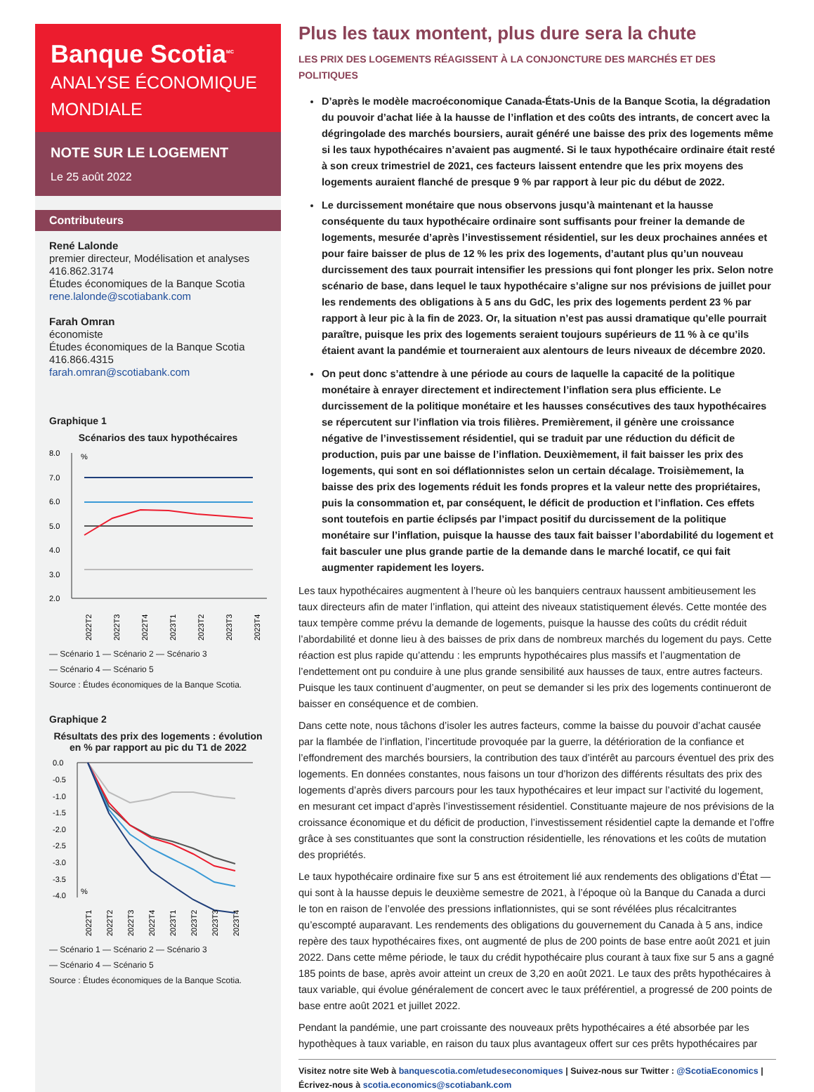Banque Scotia<sup>MC</sup>
ANALYSE ÉCONOMIQUE MONDIALE
NOTE SUR LE LOGEMENT
Le 25 août 2022
Contributeurs
René Lalonde
premier directeur, Modélisation et analyses
416.862.3174
Études économiques de la Banque Scotia
rene.lalonde@scotiabank.com
Farah Omran
économiste
Études économiques de la Banque Scotia
416.866.4315
farah.omran@scotiabank.com
Graphique 1
Scénarios des taux hypothécaires
8.0
7.0
6.0
5.0
4.0
3.0
2.0
%
2022T2
2022T3
2022T4
2023T1
2023T2
2023T3
2023T4
— Scénario 1 — Scénario 2 — Scénario 3
— Scénario 4 — Scénario 5
Source : Études économiques de la Banque Scotia.
Graphique 2
Résultats des prix des logements : évolution en % par rapport au pic du T1 de 2022
0.0
-0.5
-1.0
-1.5
-2.0
-2.5
-3.0
-3.5
-4.0
%
2022T1
2022T2
2022T3
2022T4
2023T1
2023T2
2023T3
2023T4
— Scénario 1 — Scénario 2 — Scénario 3
— Scénario 4 — Scénario 5
Source : Études économiques de la Banque Scotia.
Plus les taux montent, plus dure sera la chute
LES PRIX DES LOGEMENTS RÉAGISSENT À LA CONJONCTURE DES MARCHÉS ET DES POLITIQUES
D’après le modèle macroéconomique Canada-États-Unis de la Banque Scotia, la dégradation du pouvoir d’achat liée à la hausse de l’inflation et des coûts des intrants, de concert avec la dégringolade des marchés boursiers, aurait généré une baisse des prix des logements même si les taux hypothécaires n’avaient pas augmenté. Si le taux hypothécaire ordinaire était resté à son creux trimestriel de 2021, ces facteurs laissent entendre que les prix moyens des logements auraient flanché de presque 9 % par rapport à leur pic du début de 2022.
Le durcissement monétaire que nous observons jusqu’à maintenant et la hausse conséquente du taux hypothécaire ordinaire sont suffisants pour freiner la demande de logements, mesurée d’après l’investissement résidentiel, sur les deux prochaines années et pour faire baisser de plus de 12 % les prix des logements, d’autant plus qu’un nouveau durcissement des taux pourrait intensifier les pressions qui font plonger les prix. Selon notre scénario de base, dans lequel le taux hypothécaire s’aligne sur nos prévisions de juillet pour les rendements des obligations à 5 ans du GdC, les prix des logements perdent 23 % par rapport à leur pic à la fin de 2023. Or, la situation n’est pas aussi dramatique qu’elle pourrait paraître, puisque les prix des logements seraient toujours supérieurs de 11 % à ce qu’ils étaient avant la pandémie et tourneraient aux alentours de leurs niveaux de décembre 2020.
On peut donc s’attendre à une période au cours de laquelle la capacité de la politique monétaire à enrayer directement et indirectement l’inflation sera plus efficiente. Le durcissement de la politique monétaire et les hausses consécutives des taux hypothécaires se répercutent sur l’inflation via trois filières. Premièrement, il génère une croissance négative de l’investissement résidentiel, qui se traduit par une réduction du déficit de production, puis par une baisse de l’inflation. Deuxièmement, il fait baisser les prix des logements, qui sont en soi déflationnistes selon un certain décalage. Troisièmement, la baisse des prix des logements réduit les fonds propres et la valeur nette des propriétaires, puis la consommation et, par conséquent, le déficit de production et l’inflation. Ces effets sont toutefois en partie éclipsés par l’impact positif du durcissement de la politique monétaire sur l’inflation, puisque la hausse des taux fait baisser l’abordabilité du logement et fait basculer une plus grande partie de la demande dans le marché locatif, ce qui fait augmenter rapidement les loyers.
Les taux hypothécaires augmentent à l’heure où les banquiers centraux haussent ambitieusement les taux directeurs afin de mater l’inflation, qui atteint des niveaux statistiquement élevés. Cette montée des taux tempère comme prévu la demande de logements, puisque la hausse des coûts du crédit réduit l’abordabilité et donne lieu à des baisses de prix dans de nombreux marchés du logement du pays. Cette réaction est plus rapide qu’attendu : les emprunts hypothécaires plus massifs et l’augmentation de l’endettement ont pu conduire à une plus grande sensibilité aux hausses de taux, entre autres facteurs. Puisque les taux continuent d’augmenter, on peut se demander si les prix des logements continueront de baisser en conséquence et de combien.
Dans cette note, nous tâchons d’isoler les autres facteurs, comme la baisse du pouvoir d’achat causée par la flambée de l’inflation, l’incertitude provoquée par la guerre, la détérioration de la confiance et l’effondrement des marchés boursiers, la contribution des taux d’intérêt au parcours éventuel des prix des logements. En données constantes, nous faisons un tour d’horizon des différents résultats des prix des logements d’après divers parcours pour les taux hypothécaires et leur impact sur l’activité du logement, en mesurant cet impact d’après l’investissement résidentiel. Constituante majeure de nos prévisions de la croissance économique et du déficit de production, l’investissement résidentiel capte la demande et l’offre grâce à ses constituantes que sont la construction résidentielle, les rénovations et les coûts de mutation des propriétés.
Le taux hypothécaire ordinaire fixe sur 5 ans est étroitement lié aux rendements des obligations d’État — qui sont à la hausse depuis le deuxième semestre de 2021, à l’époque où la Banque du Canada a durci le ton en raison de l’envolée des pressions inflationnistes, qui se sont révélées plus récalcitrantes qu’escompté auparavant. Les rendements des obligations du gouvernement du Canada à 5 ans, indice repère des taux hypothécaires fixes, ont augmenté de plus de 200 points de base entre août 2021 et juin 2022. Dans cette même période, le taux du crédit hypothécaire plus courant à taux fixe sur 5 ans a gagné 185 points de base, après avoir atteint un creux de 3,20 en août 2021. Le taux des prêts hypothécaires à taux variable, qui évolue généralement de concert avec le taux préférentiel, a progressé de 200 points de base entre août 2021 et juillet 2022.
Pendant la pandémie, une part croissante des nouveaux prêts hypothécaires a été absorbée par les hypothèques à taux variable, en raison du taux plus avantageux offert sur ces prêts hypothécaires par
Visitez notre site Web à banquescotia.com/etudeseconomiques | Suivez-nous sur Twitter : @ScotiaEconomics |
Écrivez-nous à scotia.economics@scotiabank.com